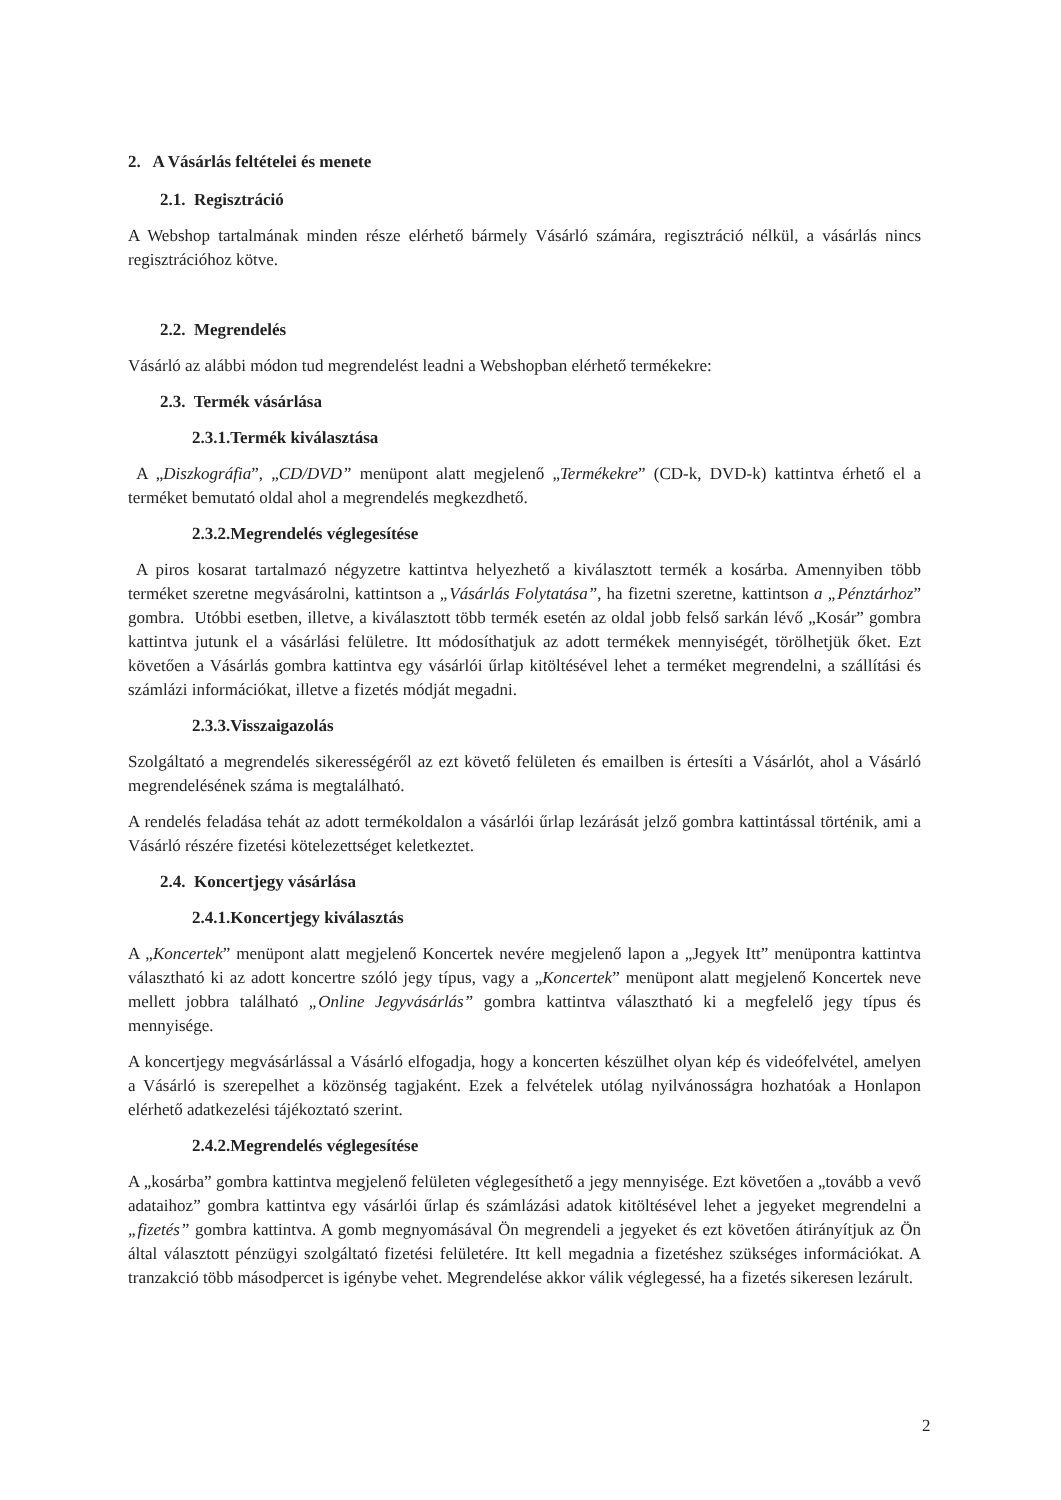2. A Vásárlás feltételei és menete
2.1. Regisztráció
A Webshop tartalmának minden része elérhető bármely Vásárló számára, regisztráció nélkül, a vásárlás nincs regisztrációhoz kötve.
2.2. Megrendelés
Vásárló az alábbi módon tud megrendelést leadni a Webshopban elérhető termékekre:
2.3. Termék vásárlása
2.3.1.Termék kiválasztása
A „Diszkográfia”, „CD/DVD” menüpont alatt megjelenő „Termékekre” (CD-k, DVD-k) kattintva érhető el a terméket bemutató oldal ahol a megrendelés megkezdhető.
2.3.2.Megrendelés véglegesítése
A piros kosarat tartalmazó négyzetre kattintva helyezhető a kiválasztott termék a kosárba. Amennyiben több terméket szeretne megvásárolni, kattintson a „Vásárlás Folytatása”, ha fizetni szeretne, kattintson a „Pénztárhoz” gombra. Utóbbi esetben, illetve, a kiválasztott több termék esetén az oldal jobb felső sarkán lévő „Kosár” gombra kattintva jutunk el a vásárlási felületre. Itt módosíthatjuk az adott termékek mennyiségét, törölhetjük őket. Ezt követően a Vásárlás gombra kattintva egy vásárlói űrlap kitöltésével lehet a terméket megrendelni, a szállítási és számlázi információkat, illetve a fizetés módját megadni.
2.3.3.Visszaigazolás
Szolgáltató a megrendelés sikerességéről az ezt követő felületen és emailben is értesíti a Vásárlót, ahol a Vásárló megrendelésének száma is megtalálható.
A rendelés feladása tehát az adott termékoldalon a vásárlói űrlap lezárását jelző gombra kattintással történik, ami a Vásárló részére fizetési kötelezettséget keletkeztet.
2.4. Koncertjegy vásárlása
2.4.1.Koncertjegy kiválasztás
A „Koncertek” menüpont alatt megjelenő Koncertek nevére megjelenő lapon a „Jegyek Itt” menüpontra kattintva választható ki az adott koncertre szóló jegy típus, vagy a „Koncertek” menüpont alatt megjelenő Koncertek neve mellett jobbra található „Online Jegyvásárlás” gombra kattintva választható ki a megfelelő jegy típus és mennyisége.
A koncertjegy megvásárlással a Vásárló elfogadja, hogy a koncerten készülhet olyan kép és videófelvétel, amelyen a Vásárló is szerepelhet a közönség tagjaként. Ezek a felvételek utólag nyilvánosságra hozhatóak a Honlapon elérhető adatkezelési tájékoztató szerint.
2.4.2.Megrendelés véglegesítése
A „kosárba” gombra kattintva megjelenő felületen véglegesíthető a jegy mennyisége. Ezt követően a „tovább a vevő adataihoz” gombra kattintva egy vásárlói űrlap és számlázási adatok kitöltésével lehet a jegyeket megrendelni a „fizetés” gombra kattintva. A gomb megnyomásával Ön megrendeli a jegyeket és ezt követően átirányítjuk az Ön által választott pénzügyi szolgáltató fizetési felületére. Itt kell megadnia a fizetéshez szükséges információkat. A tranzakció több másodpercet is igénybe vehet. Megrendelése akkor válik véglegessé, ha a fizetés sikeresen lezárult.
2